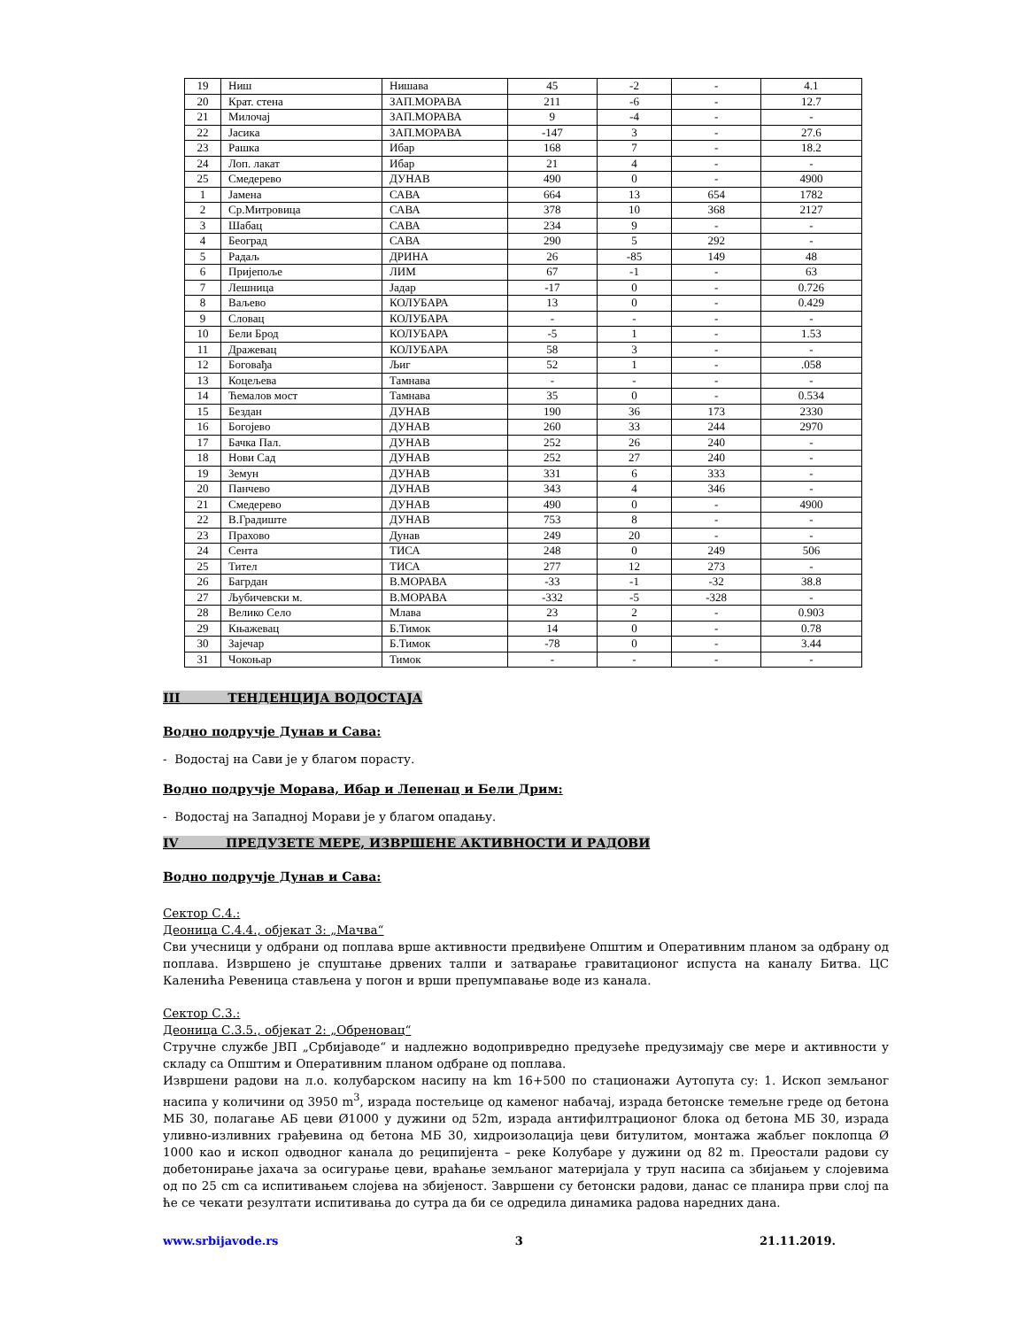| 19 | Ниш | Нишава | 45 | -2 | - | 4.1 |
| 20 | Крат. стена | ЗАП.МОРАВА | 211 | -6 | - | 12.7 |
| 21 | Милочај | ЗАП.МОРАВА | 9 | -4 | - | - |
| 22 | Јасика | ЗАП.МОРАВА | -147 | 3 | - | 27.6 |
| 23 | Рашка | Ибар | 168 | 7 | - | 18.2 |
| 24 | Лоп. лакат | Ибар | 21 | 4 | - | - |
| 25 | Смедерево | ДУНАВ | 490 | 0 | - | 4900 |
| 1 | Јамена | САВА | 664 | 13 | 654 | 1782 |
| 2 | Ср.Митровица | САВА | 378 | 10 | 368 | 2127 |
| 3 | Шабац | САВА | 234 | 9 | - | - |
| 4 | Београд | САВА | 290 | 5 | 292 | - |
| 5 | Радаљ | ДРИНА | 26 | -85 | 149 | 48 |
| 6 | Пријепоље | ЛИМ | 67 | -1 | - | 63 |
| 7 | Лешница | Јадар | -17 | 0 | - | 0.726 |
| 8 | Ваљево | КОЛУБАРА | 13 | 0 | - | 0.429 |
| 9 | Словац | КОЛУБАРА | - | - | - | - |
| 10 | Бели Брод | КОЛУБАРА | -5 | 1 | - | 1.53 |
| 11 | Дражевац | КОЛУБАРА | 58 | 3 | - | - |
| 12 | Боговађа | Љиг | 52 | 1 | - | .058 |
| 13 | Коцељева | Тамнава | - | - | - | - |
| 14 | Ћемалов мост | Тамнава | 35 | 0 | - | 0.534 |
| 15 | Бездан | ДУНАВ | 190 | 36 | 173 | 2330 |
| 16 | Богојево | ДУНАВ | 260 | 33 | 244 | 2970 |
| 17 | Бачка Пал. | ДУНАВ | 252 | 26 | 240 | - |
| 18 | Нови Сад | ДУНАВ | 252 | 27 | 240 | - |
| 19 | Земун | ДУНАВ | 331 | 6 | 333 | - |
| 20 | Панчево | ДУНАВ | 343 | 4 | 346 | - |
| 21 | Смедерево | ДУНАВ | 490 | 0 | - | 4900 |
| 22 | В.Градиште | ДУНАВ | 753 | 8 | - | - |
| 23 | Прахово | Дунав | 249 | 20 | - | - |
| 24 | Сента | ТИСА | 248 | 0 | 249 | 506 |
| 25 | Тител | ТИСА | 277 | 12 | 273 | - |
| 26 | Багрдан | В.МОРАВА | -33 | -1 | -32 | 38.8 |
| 27 | Љубичевски м. | В.МОРАВА | -332 | -5 | -328 | - |
| 28 | Велико Село | Млава | 23 | 2 | - | 0.903 |
| 29 | Књажевац | Б.Тимок | 14 | 0 | - | 0.78 |
| 30 | Зајечар | Б.Тимок | -78 | 0 | - | 3.44 |
| 31 | Чокоњар | Тимок | - | - | - | - |
III ТЕНДЕНЦИЈА ВОДОСТАЈА
Водно подручје Дунав и Сава:
- Водостај на Сави је у благом порасту.
Водно подручје Морава, Ибар и Лепенац и Бели Дрим:
- Водостај на Западној Морави је у благом опадању.
IV ПРЕДУЗЕТЕ МЕРЕ, ИЗВРШЕНЕ АКТИВНОСТИ И РАДОВИ
Водно подручје Дунав и Сава:
Сектор С.4.:
Деоница С.4.4., објекат 3: „Мачва“
Сви учесници у одбрани од поплава врше активности предвиђене Општим и Оперативним планом за одбрану од поплава. Извршено је спуштање дрвених талпи и затварање гравитационог испуста на каналу Битва. ЦС Каленића Ревеница стављена у погон и врши препумпавање воде из канала.
Сектор С.3.:
Деоница С.3.5., објекат 2: „Обреновац“
Стручне службе ЈВП „Србијаводе“ и надлежно водопривредно предузеће предузимају све мере и активности у складу са Општим и Оперативним планом одбране од поплава.
Извршени радови на л.о. колубарском насипу на km 16+500 по стационажи Аутопута су: 1. Ископ земљаног насипа у количини од 3950 m<sup>3</sup>, израда постељице од каменог набачај, израда бетонске темељне греде од бетона МБ 30, полагање АБ цеви Ø1000 у дужини од 52m, израда антифилтрационог блока од бетона МБ 30, израда уливно-изливних грађевина од бетона МБ 30, хидроизолација цеви битулитом, монтажа жабљег поклопца Ø 1000 као и ископ одводног канала до реципијента – реке Колубаре у дужини од 82 m. Преостали радови су добетонирање јахача за осигурање цеви, враћање земљаног материјала у труп насипа са збијањем у слојевима од по 25 cm са испитивањем слојева на збијеност. Завршени су бетонски радови, данас се планира први слој па ће се чекати резултати испитивања до сутра да би се одредила динамика радова наредних дана.
www.srbijavode.rs 3 21.11.2019.